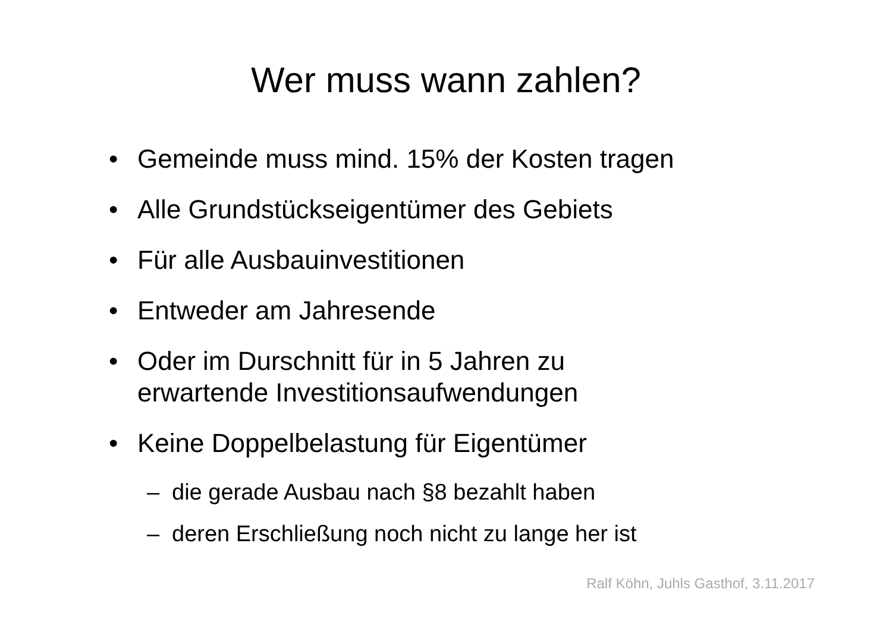Wer muss wann zahlen?
• Gemeinde muss mind. 15% der Kosten tragen
• Alle Grundstückseigentümer des Gebiets
• Für alle Ausbauinvestitionen
• Entweder am Jahresende
• Oder im Durschnitt für in 5 Jahren zu
erwartende Investitionsaufwendungen
• Keine Doppelbelastung für Eigentümer
– die gerade Ausbau nach §8 bezahlt haben
– deren Erschließung noch nicht zu lange her ist
Ralf Köhn, Juhls Gasthof, 3.11.2017